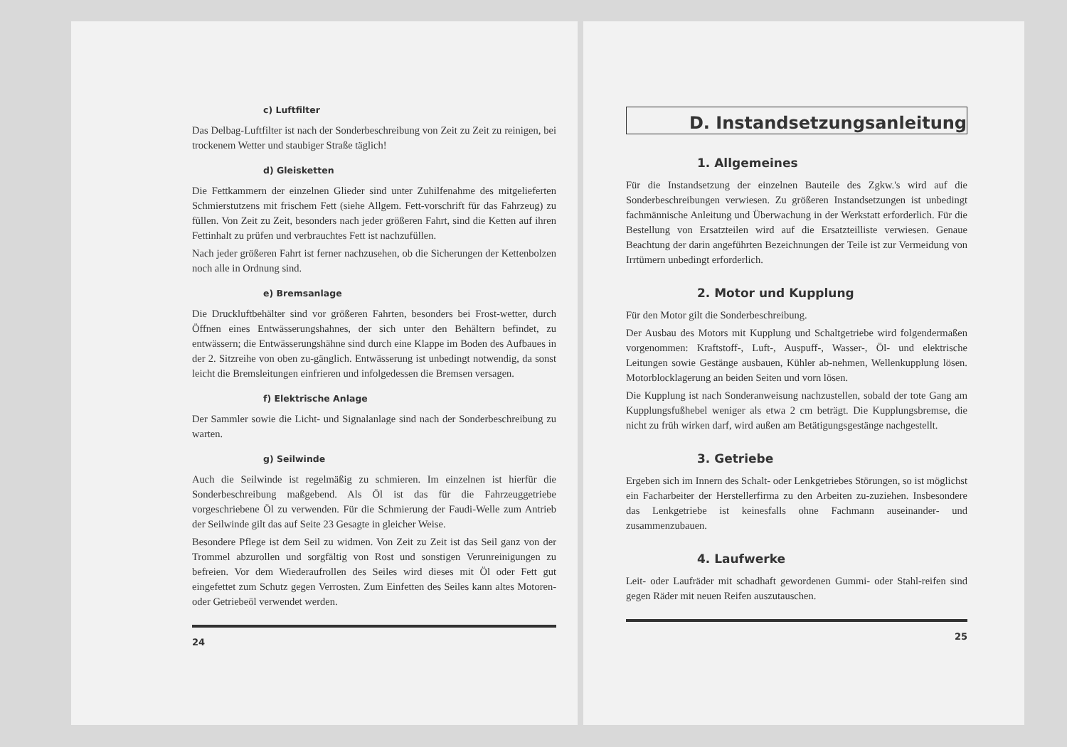c) Luftfilter
Das Delbag-Luftfilter ist nach der Sonderbeschreibung von Zeit zu Zeit zu reinigen, bei trockenem Wetter und staubiger Straße täglich!
d) Gleisketten
Die Fettkammern der einzelnen Glieder sind unter Zuhilfenahme des mitgelieferten Schmierstutzens mit frischem Fett (siehe Allgem. Fett-vorschrift für das Fahrzeug) zu füllen. Von Zeit zu Zeit, besonders nach jeder größeren Fahrt, sind die Ketten auf ihren Fettinhalt zu prüfen und verbrauchtes Fett ist nachzufüllen.
Nach jeder größeren Fahrt ist ferner nachzusehen, ob die Sicherungen der Kettenbolzen noch alle in Ordnung sind.
e) Bremsanlage
Die Druckluftbehälter sind vor größeren Fahrten, besonders bei Frost-wetter, durch Öffnen eines Entwässerungshahnes, der sich unter den Behältern befindet, zu entwässern; die Entwässerungshähne sind durch eine Klappe im Boden des Aufbaues in der 2. Sitzreihe von oben zu-gänglich. Entwässerung ist unbedingt notwendig, da sonst leicht die Bremsleitungen einfrieren und infolgedessen die Bremsen versagen.
f) Elektrische Anlage
Der Sammler sowie die Licht- und Signalanlage sind nach der Sonderbeschreibung zu warten.
g) Seilwinde
Auch die Seilwinde ist regelmäßig zu schmieren. Im einzelnen ist hierfür die Sonderbeschreibung maßgebend. Als Öl ist das für die Fahrzeuggetriebe vorgeschriebene Öl zu verwenden. Für die Schmierung der Faudi-Welle zum Antrieb der Seilwinde gilt das auf Seite 23 Gesagte in gleicher Weise.
Besondere Pflege ist dem Seil zu widmen. Von Zeit zu Zeit ist das Seil ganz von der Trommel abzurollen und sorgfältig von Rost und sonstigen Verunreinigungen zu befreien. Vor dem Wiederaufrollen des Seiles wird dieses mit Öl oder Fett gut eingefettet zum Schutz gegen Verrosten. Zum Einfetten des Seiles kann altes Motoren- oder Getriebeöl verwendet werden.
24
D. Instandsetzungsanleitung
1. Allgemeines
Für die Instandsetzung der einzelnen Bauteile des Zgkw.'s wird auf die Sonderbeschreibungen verwiesen. Zu größeren Instandsetzungen ist unbedingt fachmännische Anleitung und Überwachung in der Werkstatt erforderlich. Für die Bestellung von Ersatzteilen wird auf die Ersatzteilliste verwiesen. Genaue Beachtung der darin angeführten Bezeichnungen der Teile ist zur Vermeidung von Irrtümern unbedingt erforderlich.
2. Motor und Kupplung
Für den Motor gilt die Sonderbeschreibung.
Der Ausbau des Motors mit Kupplung und Schaltgetriebe wird folgendermaßen vorgenommen: Kraftstoff-, Luft-, Auspuff-, Wasser-, Öl- und elektrische Leitungen sowie Gestänge ausbauen, Kühler ab-nehmen, Wellenkupplung lösen. Motorblocklagerung an beiden Seiten und vorn lösen.
Die Kupplung ist nach Sonderanweisung nachzustellen, sobald der tote Gang am Kupplungsfußhebel weniger als etwa 2 cm beträgt. Die Kupplungsbremse, die nicht zu früh wirken darf, wird außen am Betätigungsgestänge nachgestellt.
3. Getriebe
Ergeben sich im Innern des Schalt- oder Lenkgetriebes Störungen, so ist möglichst ein Facharbeiter der Herstellerfirma zu den Arbeiten zu-zuziehen. Insbesondere das Lenkgetriebe ist keinesfalls ohne Fachmann auseinander- und zusammenzubauen.
4. Laufwerke
Leit- oder Laufräder mit schadhaft gewordenen Gummi- oder Stahl-reifen sind gegen Räder mit neuen Reifen auszutauschen.
25